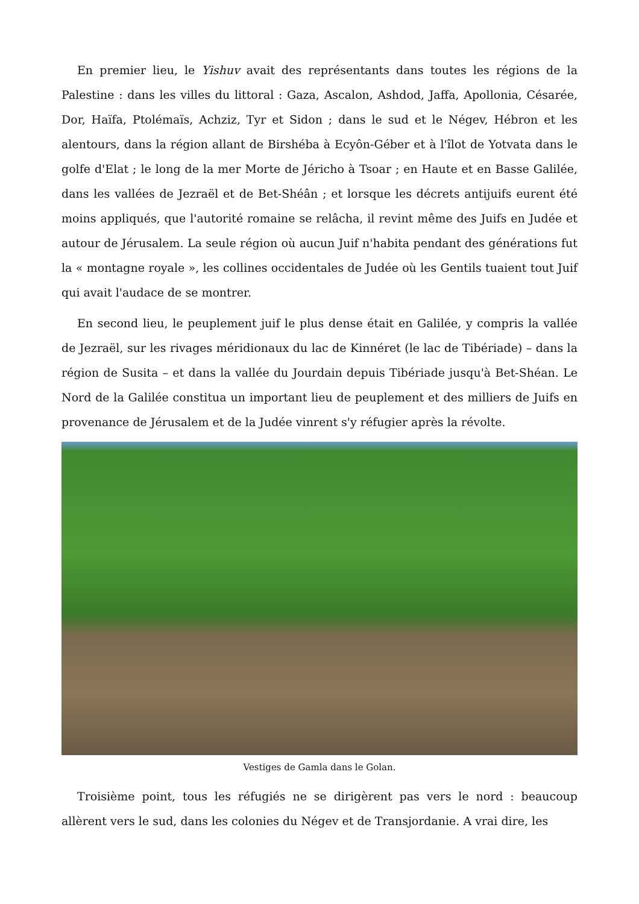En premier lieu, le Yishuv avait des représentants dans toutes les régions de la Palestine : dans les villes du littoral : Gaza, Ascalon, Ashdod, Jaffa, Apollonia, Césarée, Dor, Haïfa, Ptolémaïs, Achziz, Tyr et Sidon ; dans le sud et le Négev, Hébron et les alentours, dans la région allant de Birshéba à Ecyôn-Géber et à l'îlot de Yotvata dans le golfe d'Elat ; le long de la mer Morte de Jéricho à Tsoar ; en Haute et en Basse Galilée, dans les vallées de Jezraël et de Bet-Shéân ; et lorsque les décrets antijuifs eurent été moins appliqués, que l'autorité romaine se relâcha, il revint même des Juifs en Judée et autour de Jérusalem. La seule région où aucun Juif n'habita pendant des générations fut la « montagne royale », les collines occidentales de Judée où les Gentils tuaient tout Juif qui avait l'audace de se montrer.
En second lieu, le peuplement juif le plus dense était en Galilée, y compris la vallée de Jezraël, sur les rivages méridionaux du lac de Kinnéret (le lac de Tibériade) – dans la région de Susita – et dans la vallée du Jourdain depuis Tibériade jusqu'à Bet-Shéan. Le Nord de la Galilée constitua un important lieu de peuplement et des milliers de Juifs en provenance de Jérusalem et de la Judée vinrent s'y réfugier après la révolte.
Vestiges de Gamla dans le Golan.
Troisième point, tous les réfugiés ne se dirigèrent pas vers le nord : beaucoup allèrent vers le sud, dans les colonies du Négev et de Transjordanie. A vrai dire, les